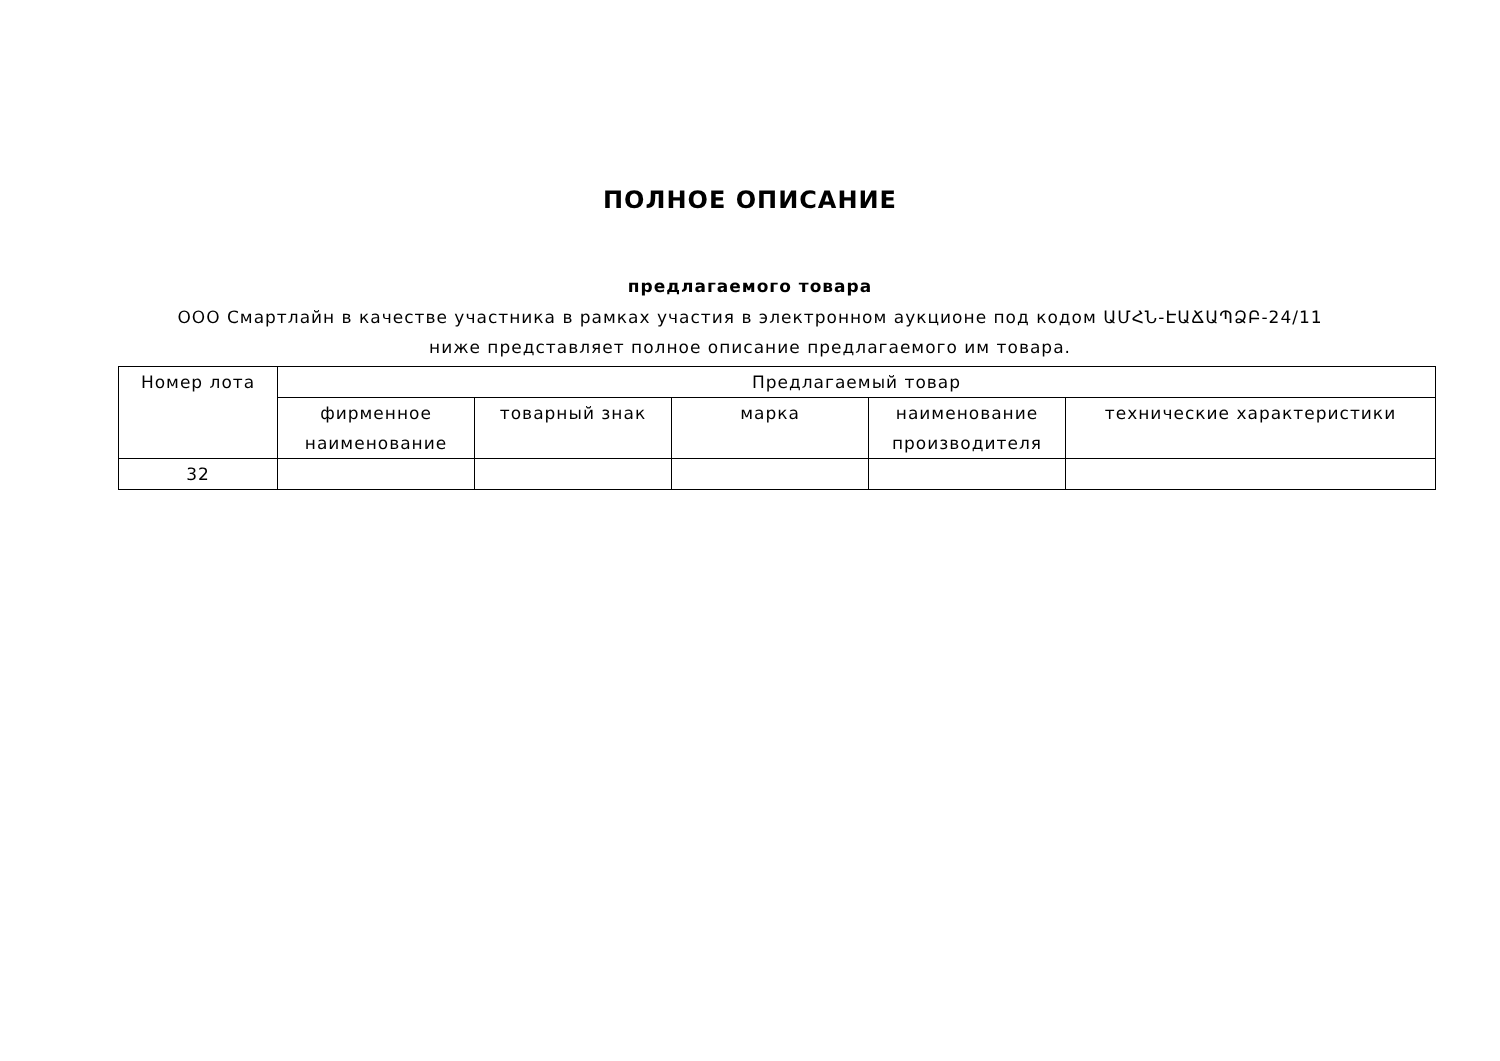ПОЛНОЕ ОПИСАНИЕ
предлагаемого товара
ООО Смартлайн в качестве участника в рамках участия в электронном аукционе под кодом ԱՄՀՆ-ԷԱՃԱՊՁԲ-24/11 ниже представляет полное описание предлагаемого им товара.
| Номер лота | Предлагаемый товар | | | | |
| --- | --- | --- | --- | --- | --- |
| | фирменное наименование | товарный знак | марка | наименование производителя | технические характеристики |
| 32 | | | | | |